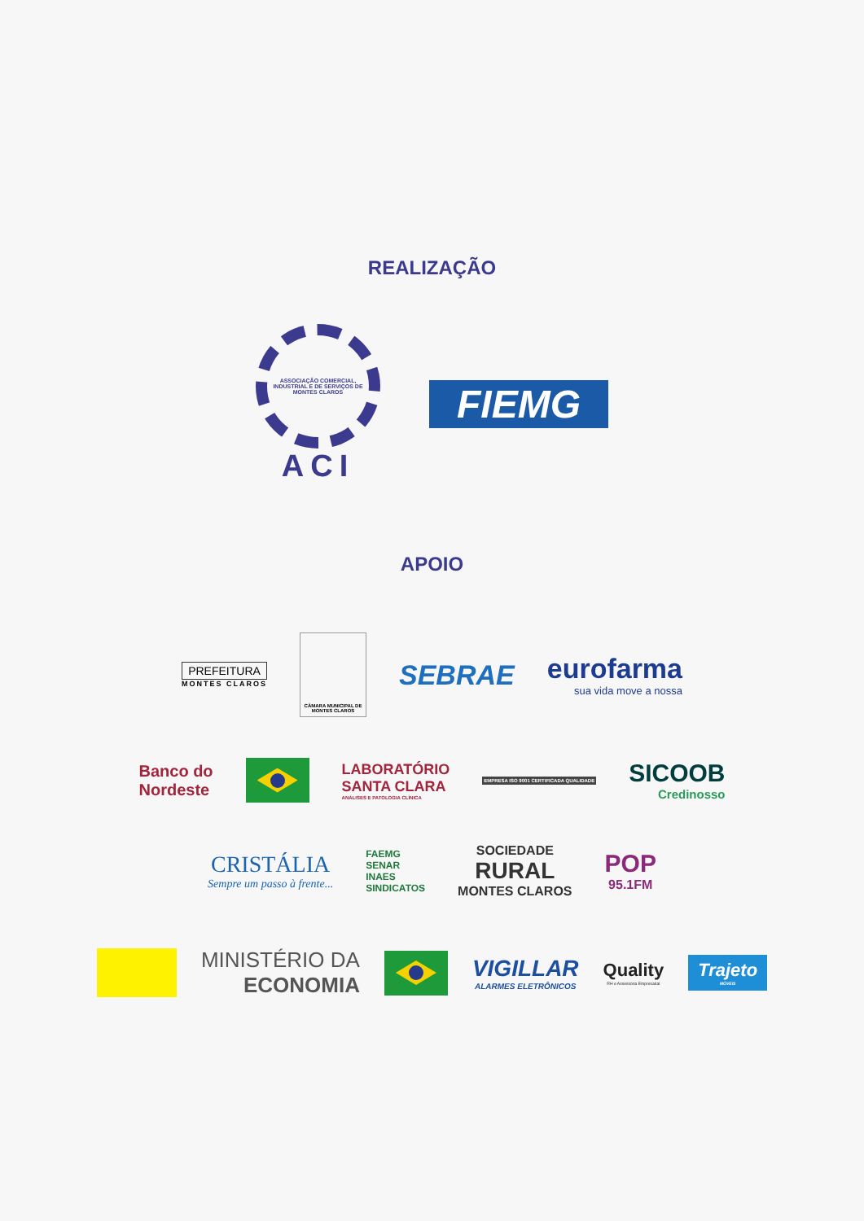REALIZAÇÃO
ASSOCIAÇÃO COMERCIAL, INDUSTRIAL E DE SERVIÇOS DE MONTES CLAROS
ACI
FIEMG
APOIO
PREFEITURA
MONTES CLAROS
CÂMARA MUNICIPAL DE MONTES CLAROS
SEBRAE
eurofarma
sua vida move a nossa
Banco do
Nordeste
LABORATÓRIO
SANTA CLARA
ANÁLISES E PATOLOGIA CLÍNICA
EMPRESA ISO 9001 CERTIFICADA QUALIDADE
SICOOB
Credinosso
CRISTÁLIA
Sempre um passo à frente...
FAEMG
SENAR
INAES
SINDICATOS
SOCIEDADE
RURAL
MONTES CLAROS
POP
95.1FM
MINISTÉRIO DA
ECONOMIA
VIGILLAR
ALARMES ELETRÔNICOS
Quality
RH e Assessoria Empresarial
Trajeto
MÓVEIS